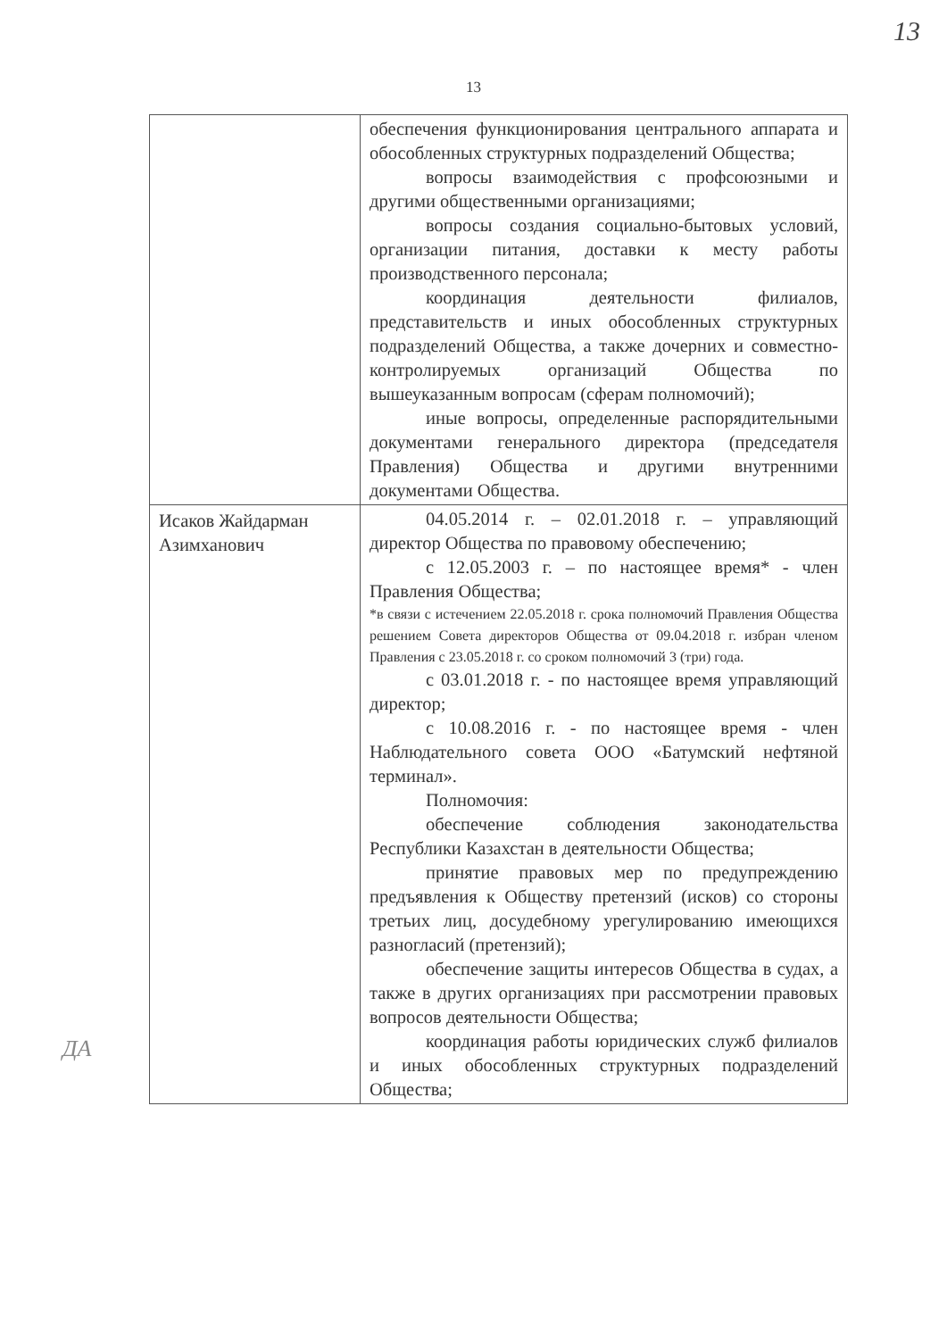13
13
| | обеспечения функционирования центрального аппарата и обособленных структурных подразделений Общества; вопросы взаимодействия с профсоюзными и другими общественными организациями; вопросы создания социально-бытовых условий, организации питания, доставки к месту работы производственного персонала; координация деятельности филиалов, представительств и иных обособленных структурных подразделений Общества, а также дочерних и совместно-контролируемых организаций Общества по вышеуказанным вопросам (сферам полномочий); иные вопросы, определенные распорядительными документами генерального директора (председателя Правления) Общества и другими внутренними документами Общества. |
| Исаков Жайдарман Азимханович | 04.05.2014 г. – 02.01.2018 г. – управляющий директор Общества по правовому обеспечению; с 12.05.2003 г. – по настоящее время* - член Правления Общества; *в связи с истечением 22.05.2018 г. срока полномочий Правления Общества решением Совета директоров Общества от 09.04.2018 г. избран членом Правления с 23.05.2018 г. со сроком полномочий 3 (три) года. с 03.01.2018 г. - по настоящее время управляющий директор; с 10.08.2016 г. - по настоящее время - член Наблюдательного совета ООО «Батумский нефтяной терминал». Полномочия: обеспечение соблюдения законодательства Республики Казахстан в деятельности Общества; принятие правовых мер по предупреждению предъявления к Обществу претензий (исков) со стороны третьих лиц, досудебному урегулированию имеющихся разногласий (претензий); обеспечение защиты интересов Общества в судах, а также в других организациях при рассмотрении правовых вопросов деятельности Общества; координация работы юридических служб филиалов и иных обособленных структурных подразделений Общества; |
ДА